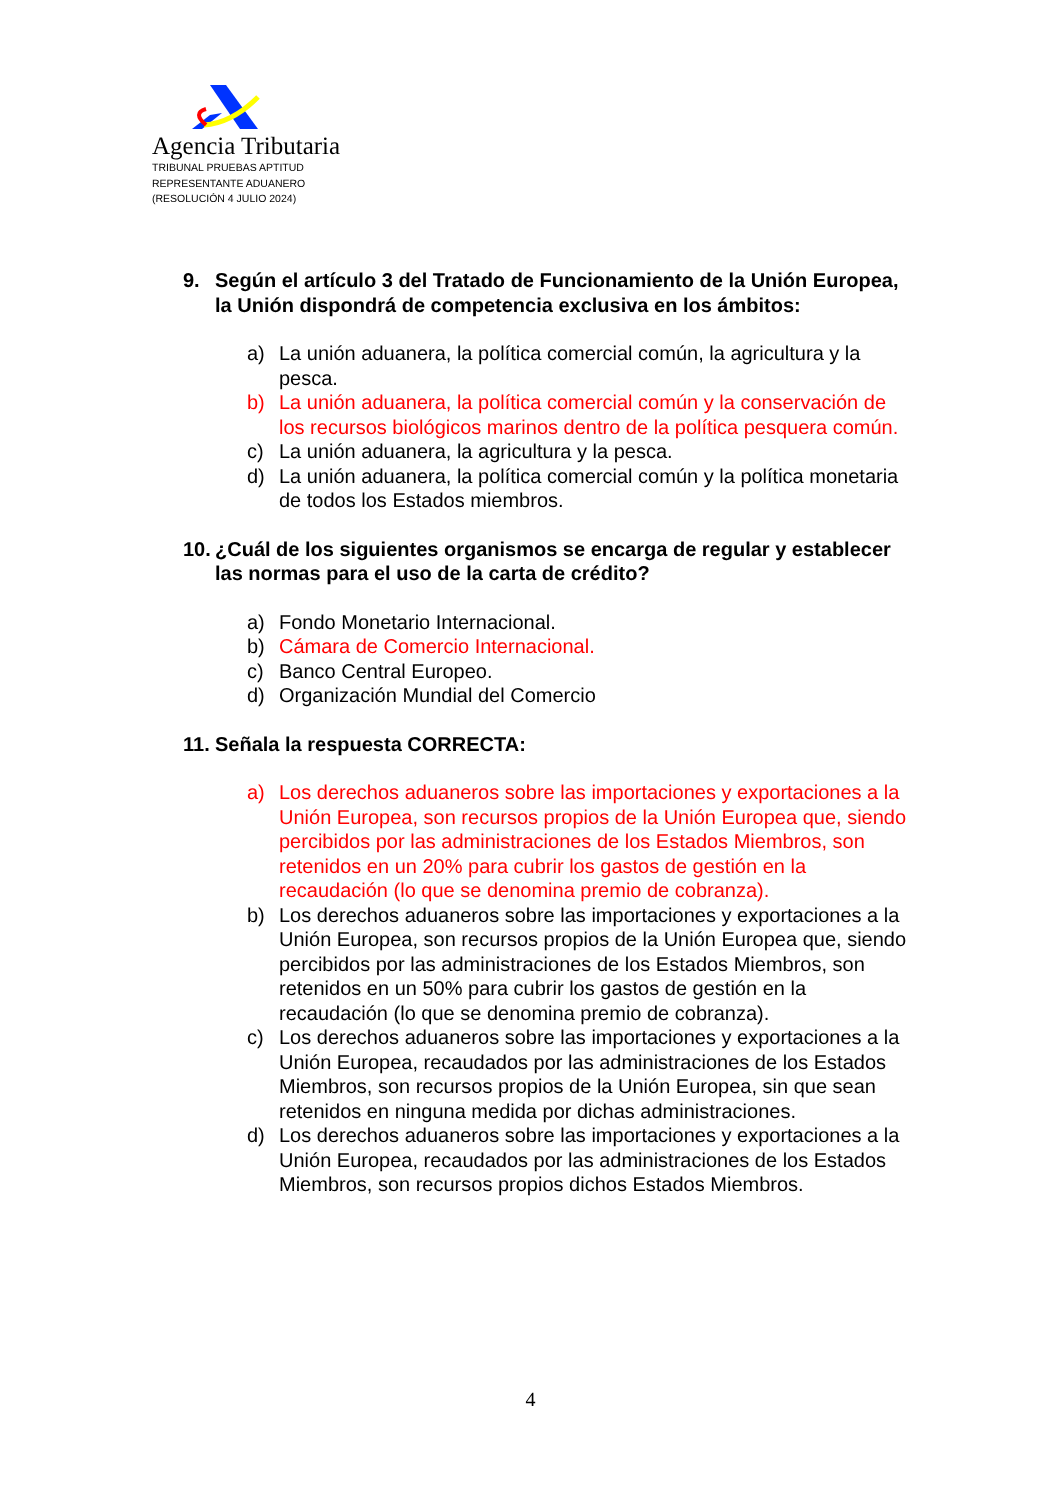Agencia Tributaria
TRIBUNAL PRUEBAS APTITUD
REPRESENTANTE ADUANERO
(RESOLUCIÓN 4 JULIO 2024)
9. Según el artículo 3 del Tratado de Funcionamiento de la Unión Europea, la Unión dispondrá de competencia exclusiva en los ámbitos:
a) La unión aduanera, la política comercial común, la agricultura y la pesca.
b) La unión aduanera, la política comercial común y la conservación de los recursos biológicos marinos dentro de la política pesquera común.
c) La unión aduanera, la agricultura y la pesca.
d) La unión aduanera, la política comercial común y la política monetaria de todos los Estados miembros.
10. ¿Cuál de los siguientes organismos se encarga de regular y establecer las normas para el uso de la carta de crédito?
a) Fondo Monetario Internacional.
b) Cámara de Comercio Internacional.
c) Banco Central Europeo.
d) Organización Mundial del Comercio
11. Señala la respuesta CORRECTA:
a) Los derechos aduaneros sobre las importaciones y exportaciones a la Unión Europea, son recursos propios de la Unión Europea que, siendo percibidos por las administraciones de los Estados Miembros, son retenidos en un 20% para cubrir los gastos de gestión en la recaudación (lo que se denomina premio de cobranza).
b) Los derechos aduaneros sobre las importaciones y exportaciones a la Unión Europea, son recursos propios de la Unión Europea que, siendo percibidos por las administraciones de los Estados Miembros, son retenidos en un 50% para cubrir los gastos de gestión en la recaudación (lo que se denomina premio de cobranza).
c) Los derechos aduaneros sobre las importaciones y exportaciones a la Unión Europea, recaudados por las administraciones de los Estados Miembros, son recursos propios de la Unión Europea, sin que sean retenidos en ninguna medida por dichas administraciones.
d) Los derechos aduaneros sobre las importaciones y exportaciones a la Unión Europea, recaudados por las administraciones de los Estados Miembros, son recursos propios dichos Estados Miembros.
4